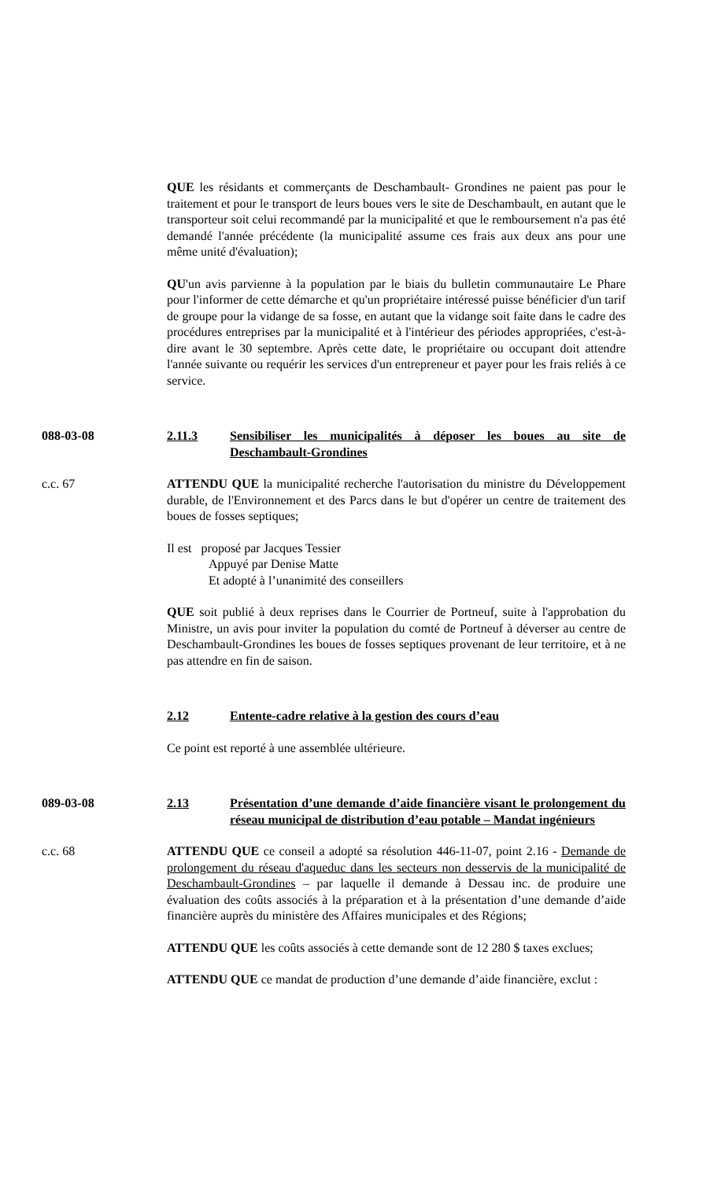QUE les résidants et commerçants de Deschambault- Grondines ne paient pas pour le traitement et pour le transport de leurs boues vers le site de Deschambault, en autant que le transporteur soit celui recommandé par la municipalité et que le remboursement n'a pas été demandé l'année précédente (la municipalité assume ces frais aux deux ans pour une même unité d'évaluation);
QU'un avis parvienne à la population par le biais du bulletin communautaire Le Phare pour l'informer de cette démarche et qu'un propriétaire intéressé puisse bénéficier d'un tarif de groupe pour la vidange de sa fosse, en autant que la vidange soit faite dans le cadre des procédures entreprises par la municipalité et à l'intérieur des périodes appropriées, c'est-à-dire avant le 30 septembre. Après cette date, le propriétaire ou occupant doit attendre l'année suivante ou requérir les services d'un entrepreneur et payer pour les frais reliés à ce service.
088-03-08 2.11.3 Sensibiliser les municipalités à déposer les boues au site de Deschambault-Grondines
c.c. 67 ATTENDU QUE la municipalité recherche l'autorisation du ministre du Développement durable, de l'Environnement et des Parcs dans le but d'opérer un centre de traitement des boues de fosses septiques;
Il est proposé par Jacques Tessier
Appuyé par Denise Matte
Et adopté à l’unanimité des conseillers
QUE soit publié à deux reprises dans le Courrier de Portneuf, suite à l'approbation du Ministre, un avis pour inviter la population du comté de Portneuf à déverser au centre de Deschambault-Grondines les boues de fosses septiques provenant de leur territoire, et à ne pas attendre en fin de saison.
2.12 Entente-cadre relative à la gestion des cours d’eau
Ce point est reporté à une assemblée ultérieure.
089-03-08 2.13 Présentation d’une demande d’aide financière visant le prolongement du réseau municipal de distribution d’eau potable – Mandat ingénieurs
c.c. 68 ATTENDU QUE ce conseil a adopté sa résolution 446-11-07, point 2.16 - Demande de prolongement du réseau d'aqueduc dans les secteurs non desservis de la municipalité de Deschambault-Grondines – par laquelle il demande à Dessau inc. de produire une évaluation des coûts associés à la préparation et à la présentation d’une demande d’aide financière auprès du ministère des Affaires municipales et des Régions;
ATTENDU QUE les coûts associés à cette demande sont de 12 280 $ taxes exclues;
ATTENDU QUE ce mandat de production d’une demande d’aide financière, exclut :